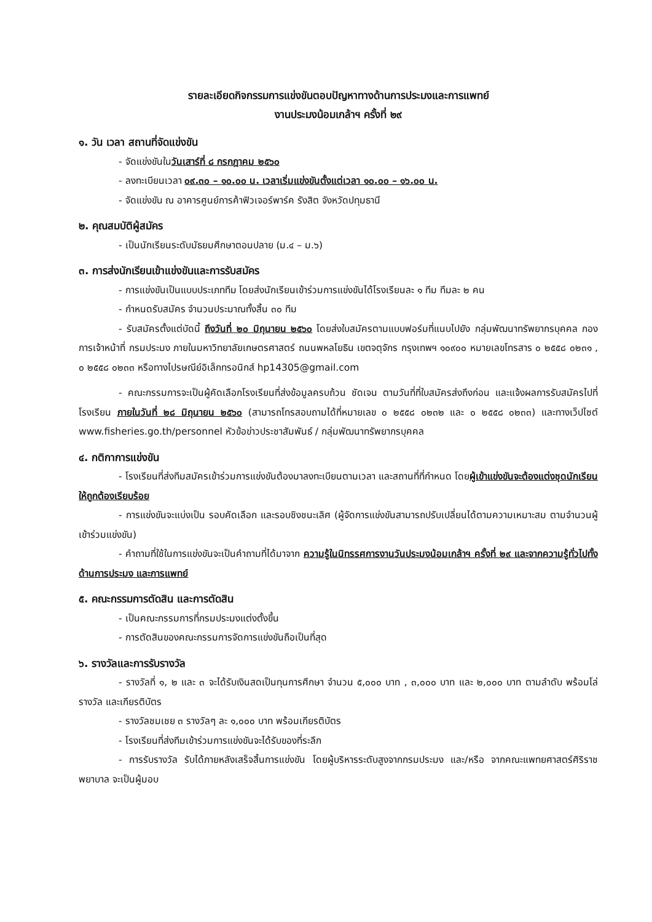รายละเอียดกิจกรรมการแข่งขันตอบปัญหาทางด้านการประมงและการแพทย์
งานประมงน้อมเกล้าฯ ครั้งที่ ๒๙
๑. วัน เวลา สถานที่จัดแข่งขัน
- จัดแข่งขันในวันเสาร์ที่ ๘ กรกฎาคม ๒๕๖๐
- ลงทะเบียนเวลา ๐๙.๓๐ – ๑๐.๐๐ น. เวลาเริ่มแข่งขันตั้งแต่เวลา ๑๐.๐๐ – ๑๖.๐๐ น.
- จัดแข่งขัน ณ อาคารศูนย์การค้าฟิวเจอร์พาร์ค รังสิต จังหวัดปทุมธานี
๒. คุณสมบัติผู้สมัคร
- เป็นนักเรียนระดับมัธยมศึกษาตอนปลาย (ม.๔ – ม.๖)
๓. การส่งนักเรียนเข้าแข่งขันและการรับสมัคร
- การแข่งขันเป็นแบบประเภททีม โดยส่งนักเรียนเข้าร่วมการแข่งขันได้โรงเรียนละ ๑ ทีม ทีมละ ๒ คน
- กำหนดรับสมัคร จำนวนประมาณทั้งสิ้น ๓๐ ทีม
- รับสมัครตั้งแต่บัดนี้ ถึงวันที่ ๒๐ มิถุนายน ๒๕๖๐ โดยส่งใบสมัครตามแบบฟอร์มที่แนบไปยัง กลุ่มพัฒนาทรัพยากรบุคคล กองการเจ้าหน้าที่ กรมประมง ภายในมหาวิทยาลัยเกษตรศาสตร์ ถนนพหลโยธิน เขตจตุจักร กรุงเทพฯ ๑๐๙๐๐ หมายเลขโทรสาร ๐ ๒๕๕๘ ๐๒๓๑ , ๐ ๒๕๕๘ ๐๒๓๓ หรือทางไปรษณีย์อิเล็กทรอนิกส์ hp14305@gmail.com
- คณะกรรมการจะเป็นผู้คัดเลือกโรงเรียนที่ส่งข้อมูลครบถ้วน ชัดเจน ตามวันที่ที่ใบสมัครส่งถึงก่อน และแจ้งผลการรับสมัครไปที่โรงเรียน ภายในวันที่ ๒๘ มิถุนายน ๒๕๖๐ (สามารถโทรสอบถามได้ที่หมายเลข ๐ ๒๕๕๘ ๐๒๓๒ และ ๐ ๒๕๕๘ ๐๒๓๓) และทางเว็ปไซต์ www.fisheries.go.th/personnel หัวข้อข่าวประชาสัมพันธ์ / กลุ่มพัฒนาทรัพยากรบุคคล
๔. กติกาการแข่งขัน
- โรงเรียนที่ส่งทีมสมัครเข้าร่วมการแข่งขันต้องมาลงทะเบียนตามเวลา และสถานที่ที่กำหนด โดยผู้เข้าแข่งขันจะต้องแต่งชุดนักเรียนให้ถูกต้องเรียบร้อย
- การแข่งขันจะแบ่งเป็น รอบคัดเลือก และรอบชิงชนะเลิศ (ผู้จัดการแข่งขันสามารถปรับเปลี่ยนได้ตามความเหมาะสม ตามจำนวนผู้เข้าร่วมแข่งขัน)
- คำถามที่ใช้ในการแข่งขันจะเป็นคำถามที่ได้มาจาก ความรู้ในนิทรรศการงานวันประมงน้อมเกล้าฯ ครั้งที่ ๒๙ และจากความรู้ทั่วไปทั้งด้านการประมง และการแพทย์
๕. คณะกรรมการตัดสิน และการตัดสิน
- เป็นคณะกรรมการที่กรมประมงแต่งตั้งขึ้น
- การตัดสินของคณะกรรมการจัดการแข่งขันถือเป็นที่สุด
๖. รางวัลและการรับรางวัล
- รางวัลที่ ๑, ๒ และ ๓ จะได้รับเงินสดเป็นทุนการศึกษา จำนวน ๕,๐๐๐ บาท , ๓,๐๐๐ บาท และ ๒,๐๐๐ บาท ตามลำดับ พร้อมโล่รางวัล และเกียรติบัตร
- รางวัลชมเชย ๓ รางวัลๆ ละ ๑,๐๐๐ บาท พร้อมเกียรติบัตร
- โรงเรียนที่ส่งทีมเข้าร่วมการแข่งขันจะได้รับของที่ระลึก
- การรับรางวัล รับได้ภายหลังเสร็จสิ้นการแข่งขัน โดยผู้บริหารระดับสูงจากกรมประมง และ/หรือ จากคณะแพทยศาสตร์ศิริราชพยาบาล จะเป็นผู้มอบ